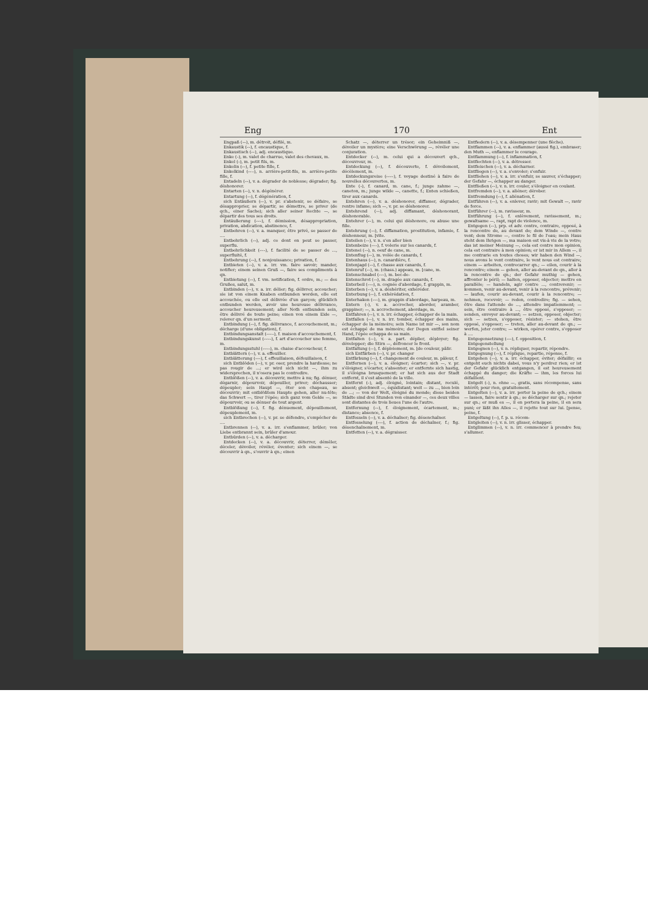Eng 170 Ent
Engpaß (⏑–), m. détroit, défilé, m.
Enkaustik (⏑⏑), f. encaustique, f.
Enkaustisch (⏑⏑), adj. encaustique.
Enke (⏑), m. valet de charrue, valet des chevaux, m.
Enkel (⏑), m. petit fils, m.
Enkelin (⏑⏑), f. petite fille, f.
Enkelkind (⏑⏑–), n. arrière-petit-fils, m. arrière-petite fille, f.
Entadeln (⏑⏑), v. a. dégrader de noblesse; dégrader; fig. déshonorer.
Entarten (⏑⏑), v. n. dégénérer.
Entartung (⏑⏑), f. dégénération, f.
sich Entäußern (⏑⏑), v. pr. s'abstenir, se défaire, se désapproprier, se départir, se démettre, se priver (de qch., einer Sache); sich aller seiner Rechte —, se départir des tous ses droits.
Entäußerung (⏑⏑⏑), f. démission, désappropriation, privation, abdication, abstinence, f.
Entbehren (⏑⏑), v. a. manquer, être privé, se passer de ....
Entbehrlich (⏑⏑), adj. ce dont on peut se passer, superflu.
Entbehrlichkeit (⏑⏑–), f. facilité de se passer de ..., superfluité, f.
Entbehrung (⏑⏑), f. nonjouissance; privation, f.
Entbieten (⏑⏑), v. a. irr. vm. faire savoir; mander, notifier; einem seinen Gruß —, faire ses compliments à qn.
Entbietung (⏑⏑), f. vm. notification, f. ordre, m.; — des Grußes, salut, m.
Entbinden (⏑⏑), v. a. irr. délier; fig. délivrer, accoucher; sie ist von einem Knaben entbunden worden, elle est accouchée, ou elle est délivrée d'un garçon; glücklich entbunden werden, avoir une heureuse délivrance, accoucher heureusement; aller Noth entbunden sein, être délivré de toute peine; einen von einem Eide —, relever qn. d'un serment.
Entbindung (⏑⏑), f. fig. délivrance, f. accouchement, m.; décharge (d'une obligation), f.
Entbindungsanstalt (⏑⏑⏑–), f. maison d'accouchement, f.
Entbindungskunst (⏑⏑⏑–), f. art d'accoucher une femme, m.
Entbindungsstuhl (⏑⏑⏑–), m. chaise d'accoucheur, f.
Entblättern (⏑⏑), v. a. effeuiller.
Entblätterung (⏑⏑⏑), f. effeuillaison, défeuillaison, f.
sich Entblöden (⏑⏑), v. pr. oser, prendre la hardiesse; ne pas rougir de ...; er wird sich nicht —, ihm zu widersprechen, il n'osera pas le contredire.
Entblößen (⏑⏑), v. a. découvrir, mettre à nu; fig. dénuer, dégarnir, dépourvoir, dépouiller, priver; déchausser; dépeupler; sein Haupt —, ôter son chapeau, se découvrir; mit entblößtem Haupte gehen, aller nu-tête; das Schwert —, tirer l'épée; sich ganz vom Gelde —, se dépourvoir, ou se dénuer de tout argent.
Entblößung (⏑⏑), f. fig. dénuement, dépouillement, dépeuplement, m.
sich Entbrechen (⏑⏑), v. pr. se défendre, s'empêcher de ....
Entbrennen (⏑⏑), v. a. irr. s'enflammer, brûler; von Liebe entbrannt sein, brûler d'amour.
Entbürden (⏑⏑), v. a. décharger.
Entdecken (⏑⏑), v. a. découvrir, déterrer, démêler, déceler, dévoiler, révéler, éventer; sich einem —, se découvrir à qn., s'ouvrir à qn.; einen
Schatz —, déterrer un trésor; ein Geheimniß —, dévoiler un mystère; eine Verschwörung —, révéler une conjuration.
Entdecker (⏑⏑), m. celui qui a découvert qch., découvreur, m.
Entdeckung (⏑⏑), f. découverte, f. dévoilement, décèlement, m.
Entdeckungsreise (⏑⏑⏑⏑), f. voyage destiné à faire de nouvelles découvertes, m.
Ente (⏑), f. canard, m. cane, f.; junge zahme —, caneton, m.; junge wilde —, canette, f.; Enten schießen, tirer aux canards.
Entehren (⏑⏑), v. a. déshonorer, diffamer, dégrader, rentre infame; sich —, v. pr. se déshonorer.
Entehrend (⏑⏑), adj. diffamant, déshonorant, déshonorable.
Entehrer (⏑⏑), m. celui qui déshonore, ou abuse une fille.
Entehrung (⏑⏑), f. diffamation, prostitution, infamie, f. déshonneur, m. [vite.
Enteilen (⏑⏑), v. n. s'en aller bien
Entenbeize (⏑⏑–), f. volerie sur les canards, f.
Entenei (⏑⏑), n. oeuf de cane, m.
Entenflug (⏑⏑), m. volée de canards, f.
Entenhaus (⏑⏑), n. canardière, f.
Entenjagd (⏑⏑), f. chasse aux canards, f.
Entenruf (⏑⏑), m. (chass.) appeau, m. [cane, m.
Entenschnabel (⏑⏑⏑), m. bec-de-
Entenschrot (⏑⏑), m. dragée aux canards, f.
Enterbeil (⏑⏑–), n. cognée d'abordage, f. grappin, m.
Enterben (⏑⏑), v. a. déshériter, exhéréder.
Enterbung (⏑⏑), f. exhérédation, f.
Enterhaken (⏑⏑⏑), m. grappin d'abordage, harpeau, m.
Entern (⏑), v. a. accrocher, aborder, aramber, grappiner; —, n. accrochement, abordage, m.
Entfahren (⏑⏑), v. n. irr. échapper, échapper de la main.
Entfallen (⏑⏑), v. n. irr. tomber, échapper des mains, échapper de la mémoire; sein Name ist mir —, son nom est échappé de ma mémoire; der Degen entfiel seiner Hand, l'épée echappa de sa main.
Entfalten (⏑⏑), v. a. part. déplier, déployer; fig. développer; die Stirn —, défroncer le front.
Entfaltung (⏑⏑), f. déploiement, m. [de couleur, pâlir.
sich Entfärben (⏑⏑), v. pr. changer
Entfärbung (⏑⏑), f. changement de couleur, m. pâleur, f.
Entfernen (⏑⏑), v. a. éloigner; écarter; sich —, v. pr. s'éloigner, s'écarter, s'absenter; er entfernte sich hastig, il s'éloigna brusquement; er hat sich aus der Stadt entfernt, il s'est absenté de la ville.
Entfernt (⏑), adj. éloigné, lointain; distant, reculé, absent; gleichweit —, équidistant; weit — zu ..., bien loin de ...; — von der Welt, éloigné du monde; diese beiden Städte sind drei Stunden von einander —, ces deux villes sont distantes de trois lieues l'une de l'autre.
Entfernung (⏑⏑), f. éloignement, écartement, m.; distance; absence, f.
Entfesseln (⏑⏑), v. a. déchaîner; fig. désenchaîner.
Entfesselung (⏑⏑⏑), f. action de déchaîner, f.; fig. désenchaînement, m.
Entfetten (⏑⏑), v. a. dégraisser.
Entfiedern (⏑⏑), v. a. désempenner (une flèche).
Entflammen (⏑⏑), v. a. enflammer (aussi fig.), embraser; den Muth —, enflammer le courage.
Entflammung (⏑⏑), f. inflammation, f.
Entflechten (⏑⏑), v. a. détresser.
Entfleischen (⏑⏑), v. a. décharner.
Entfliegen (⏑⏑), v. a. s'envoler; s'enfuir.
Entfliehen (⏑⏑), v. a. irr. s'enfuir, se sauver, s'échapper; der Gefahr —, échapper au danger.
Entfließen (⏑⏑), v. n. irr. couler, s'éloigner en coulant.
Entfremden (⏑⏑), v. a. aliéner; dérober.
Entfremdung (⏑⏑), f. aliénation, f.
Entführen (⏑⏑), v. a. enlever, ravir; mit Gewalt —, ravir de force.
Entführer (⏑⏑), m. ravisseur, m.
Entführung (⏑⏑), f. enlèvement, ravissement, m.; gewaltsame —, rapt, rapt de violence, m.
Entgegen (⏑⏑), prp. et adv. contre, contraire, opposé, à la rencontre de, au devant de; dem Winde —, contre vent; dem Strome —, contre le fil de l'eau; mein Haus steht dem Ihrigen —, ma maison est vis-à vis de la votre; das ist meiner Meinung —, cela est contre mon opinion, cela est contraire à mon opinion; er ist mir in Allem —, il me contrarie en toutes choses; wir haben den Wind —, nous avons le vent contraire, le vent nous est contraire; einem — arbeiten, contrecarrer qn.; — eilen, courir à la rencontre; einem — gehen, aller au-devant de qn., aller à la rencontre de qn.; der Gefahr muthig — gehen, affronter le péril; — halten, opposer, objecter; mettre en parallèle; — handeln, agir contre ..., contrevenir; — kommen, venir au-devant, venir à la rencontre, prévenir; — laufen, courir au-devant, courir à la rencontre; — nehmen, recevoir; — reden, contredire; fig. — sehen, être dans l'attende de ..., attendre impatiemment; — sein, être contraire à ..., être opposé, s'opposer; — senden, envoyer au-devant; — setzen, opposer, objecter; sich — setzen, s'opposer, résister; — stehen, être opposé, s'opposer; — treten, aller au-devant de qn.; — werfen, jeter contre; — wirken, opérer contre, s'opposer à ....
Entgegensetzung (⏑⏑⏑), f. opposition, f.
Entgegenstellung
Entgegnen (⏑⏑), v. n. répliquer, repartir, répondre.
Entgegnung (⏑⏑), f. réplique, repartie, réponse, f.
Entgehen (⏑⏑), v. a. irr. échapper, éviter; défaillir; es entgeht euch nichts dabei, vous n'y perdrez rien; er ist der Gefahr glücklich entgangen, il est heureusement échappé du danger; die Kräfte — ihm, les forces lui défaillent.
Entgelt (⏑), n. ohne —, gratis, sans récompense, sans intérêt; pour rien, gratuitement.
Entgelten (⏑⏑), v. a. irr. porter la peine de qch.; einem — lassen, faire sentir à qn.; se décharger sur qn.; rejeter sur qn.; er muß es —, il en portera la peine, il en sera puni; er läßt ihn Alles —, il rejette tout sur lui. [pense, peine, f.
Entgeltung (⏑⏑), f. p. u. récom-
Entgleiten (⏑⏑), v. n. irr. glisser, échapper.
Entglimmen (⏑⏑), v. n. irr. commencer à prendre feu; s'allumer.